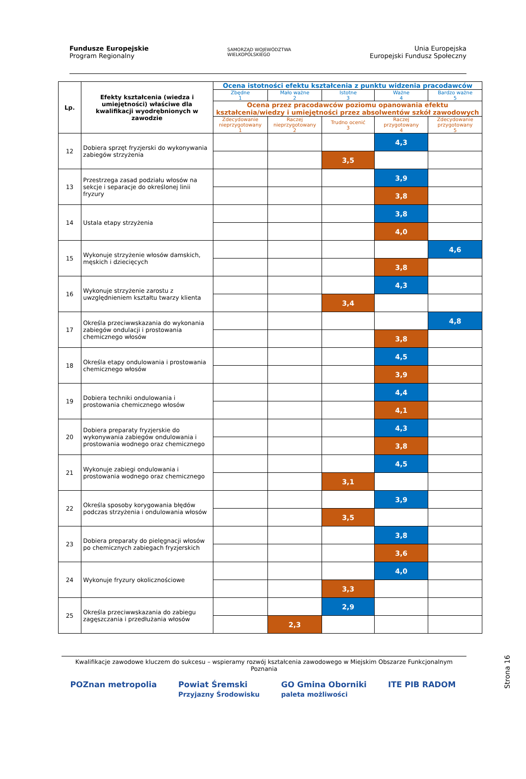Fundusze Europejskie
Program Regionalny
SAMORZĄD WOJEWÓDZTWA
WIELKOPOLSKIEGO
Unia Europejska
Europejski Fundusz Społeczny
| Lp. | Efekty kształcenia (wiedza i umiejętności) właściwe dla kwalifikacji wyodrębnionych w zawodzie | Ocena istotności efektu kształcenia z punktu widzenia pracodawców | | | | |
| --- | --- | --- | --- | --- | --- | --- |
| | | Zbędne 1 | Mało ważne 2 | Istotne 3 | Ważne 4 | Bardzo ważne 5 |
| | | Ocena przez pracodawców poziomu opanowania efektu kształcenia/wiedzy i umiejętności przez absolwentów szkół zawodowych | | | | |
| | | Zdecydowanie nieprzygotowany 1 | Raczej nieprzygotowany 2 | Trudno ocenić 3 | Raczej przygotowany 4 | Zdecydowanie przygotowany 5 |
| 12 | Dobiera sprzęt fryzjerski do wykonywania zabiegów strzyżenia | | | | 4,3 | |
| | | | | 3,5 | | |
| 13 | Przestrzega zasad podziału włosów na sekcje i separacje do określonej linii fryzury | | | | 3,9 | |
| | | | | | 3,8 | |
| 14 | Ustala etapy strzyżenia | | | | 3,8 | |
| | | | | | 4,0 | |
| 15 | Wykonuje strzyżenie włosów damskich, męskich i dziecięcych | | | | | 4,6 |
| | | | | | 3,8 | |
| 16 | Wykonuje strzyżenie zarostu z uwzględnieniem kształtu twarzy klienta | | | | 4,3 | |
| | | | | 3,4 | | |
| 17 | Określa przeciwwskazania do wykonania zabiegów ondulacji i prostowania chemicznego włosów | | | | | 4,8 |
| | | | | | 3,8 | |
| 18 | Określa etapy ondulowania i prostowania chemicznego włosów | | | | 4,5 | |
| | | | | | 3,9 | |
| 19 | Dobiera techniki ondulowania i prostowania chemicznego włosów | | | | 4,4 | |
| | | | | | 4,1 | |
| 20 | Dobiera preparaty fryzjerskie do wykonywania zabiegów ondulowania i prostowania wodnego oraz chemicznego | | | | 4,3 | |
| | | | | | 3,8 | |
| 21 | Wykonuje zabiegi ondulowania i prostowania wodnego oraz chemicznego | | | | 4,5 | |
| | | | | 3,1 | | |
| 22 | Określa sposoby korygowania błędów podczas strzyżenia i ondulowania włosów | | | | 3,9 | |
| | | | | 3,5 | | |
| 23 | Dobiera preparaty do pielęgnacji włosów po chemicznych zabiegach fryzjerskich | | | | 3,8 | |
| | | | | | 3,6 | |
| 24 | Wykonuje fryzury okolicznościowe | | | | 4,0 | |
| | | | | 3,3 | | |
| 25 | Określa przeciwwskazania do zabiegu zagęszczania i przedłużania włosów | | | 2,9 | | |
| | | | 2,3 | | | |
Strona 16
Kwalifikacje zawodowe kluczem do sukcesu – wspieramy rozwój kształcenia zawodowego w Miejskim Obszarze Funkcjonalnym Poznania
POZnan metropolia Powiat Śremski
Przyjazny Środowisku GO Gmina Oborniki
paleta możliwości ITE PIB RADOM